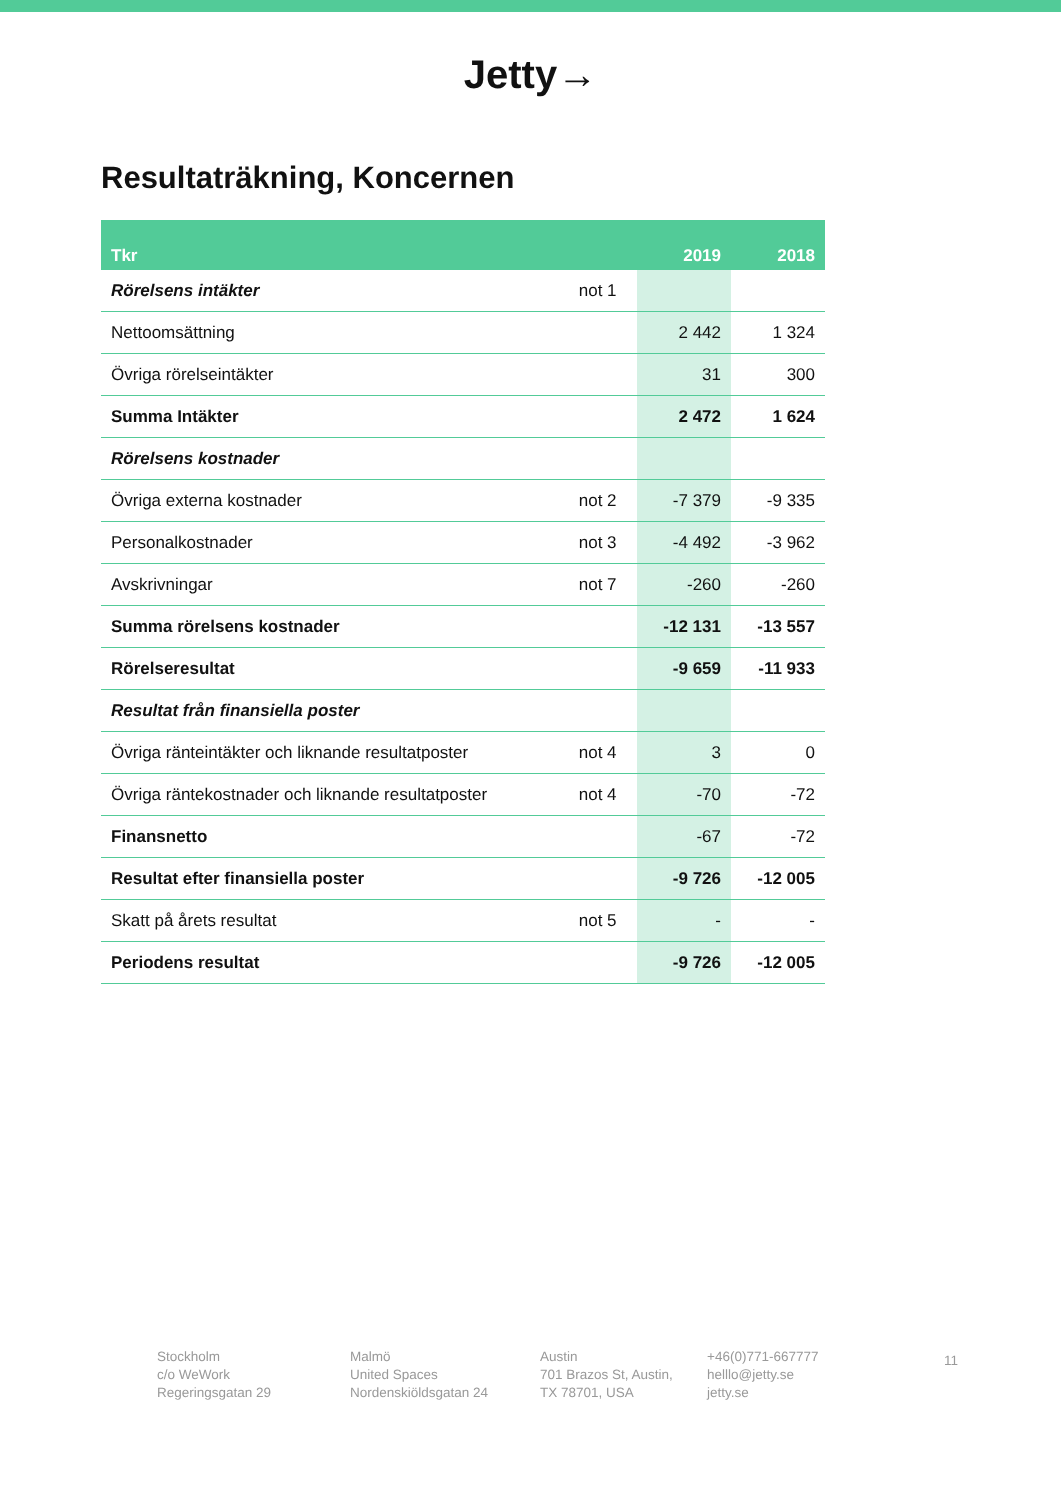Jetty→
Resultaträkning, Koncernen
| Tkr | | 2019 | 2018 |
| --- | --- | --- | --- |
| Rörelsens intäkter | not 1 | | |
| Nettoomsättning | | 2 442 | 1 324 |
| Övriga rörelseintäkter | | 31 | 300 |
| Summa Intäkter | | 2 472 | 1 624 |
| Rörelsens kostnader | | | |
| Övriga externa kostnader | not 2 | -7 379 | -9 335 |
| Personalkostnader | not 3 | -4 492 | -3 962 |
| Avskrivningar | not 7 | -260 | -260 |
| Summa rörelsens kostnader | | -12 131 | -13 557 |
| Rörelseresultat | | -9 659 | -11 933 |
| Resultat från finansiella poster | | | |
| Övriga ränteintäkter och liknande resultatposter | not 4 | 3 | 0 |
| Övriga räntekostnader och liknande resultatposter | not 4 | -70 | -72 |
| Finansnetto | | -67 | -72 |
| Resultat efter finansiella poster | | -9 726 | -12 005 |
| Skatt på årets resultat | not 5 | - | - |
| Periodens resultat | | -9 726 | -12 005 |
Stockholm
c/o WeWork
Regeringsgatan 29
Malmö
United Spaces
Nordenskiöldsgatan 24
Austin
701 Brazos St, Austin,
TX 78701, USA
+46(0)771-667777
helllo@jetty.se
jetty.se
11